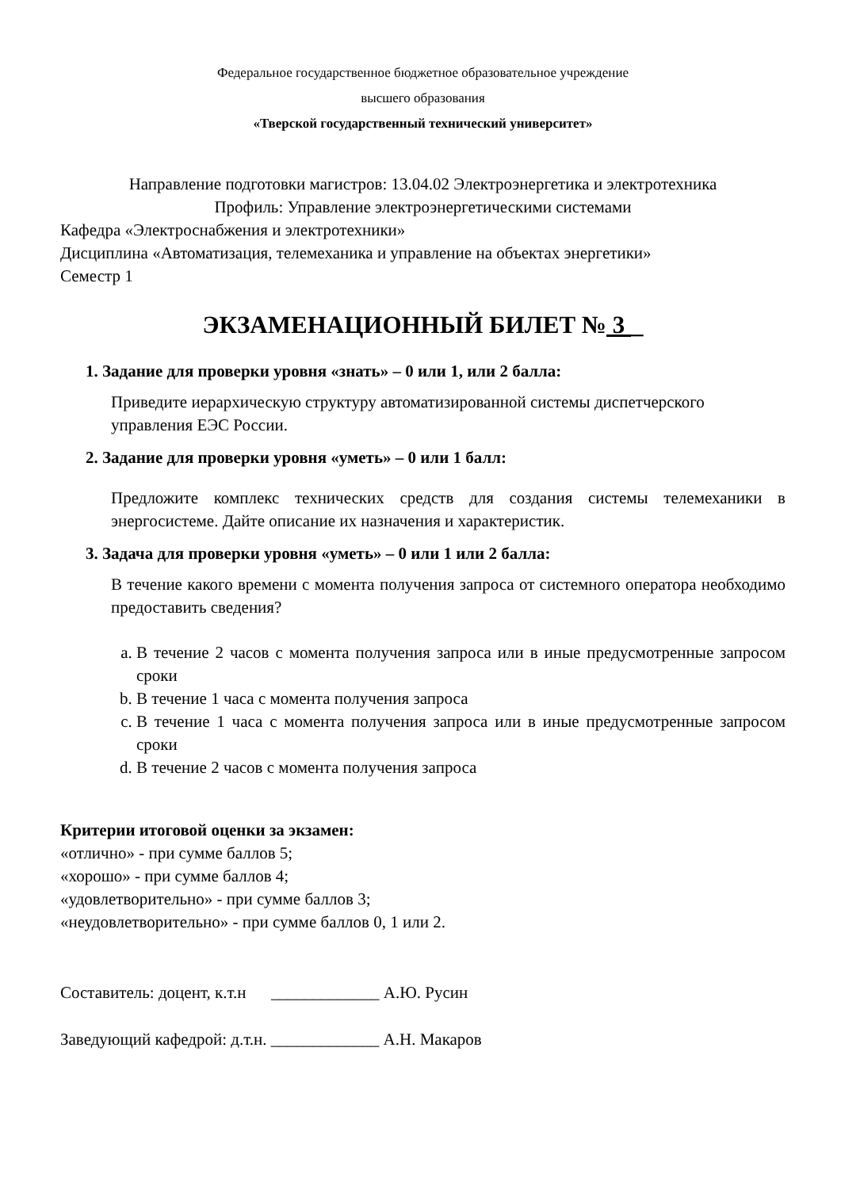Федеральное государственное бюджетное образовательное учреждение
высшего образования
«Тверской государственный технический университет»
Направление подготовки магистров: 13.04.02 Электроэнергетика и электротехника
Профиль: Управление электроэнергетическими системами
Кафедра «Электроснабжения и электротехники»
Дисциплина «Автоматизация, телемеханика и управление на объектах энергетики»
Семестр 1
ЭКЗАМЕНАЦИОННЫЙ БИЛЕТ № 3 _
1. Задание для проверки уровня «знать» – 0 или 1, или 2 балла:
Приведите иерархическую структуру автоматизированной системы диспетчерского
управления ЕЭС России.
2. Задание для проверки уровня «уметь» – 0 или 1 балл:
Предложите комплекс технических средств для создания системы телемеханики в энергосистеме. Дайте описание их назначения и характеристик.
3. Задача для проверки уровня «уметь» – 0 или 1 или 2 балла:
В течение какого времени с момента получения запроса от системного оператора необходимо предоставить сведения?
a. В течение 2 часов с момента получения запроса или в иные предусмотренные запросом сроки
b. В течение 1 часа с момента получения запроса
c. В течение 1 часа с момента получения запроса или в иные предусмотренные запросом сроки
d. В течение 2 часов с момента получения запроса
Критерии итоговой оценки за экзамен:
«отлично» - при сумме баллов 5;
«хорошо» - при сумме баллов 4;
«удовлетворительно» - при сумме баллов 3;
«неудовлетворительно» - при сумме баллов 0, 1 или 2.
Составитель: доцент, к.т.н _____________ А.Ю. Русин
Заведующий кафедрой: д.т.н. _____________ А.Н. Макаров